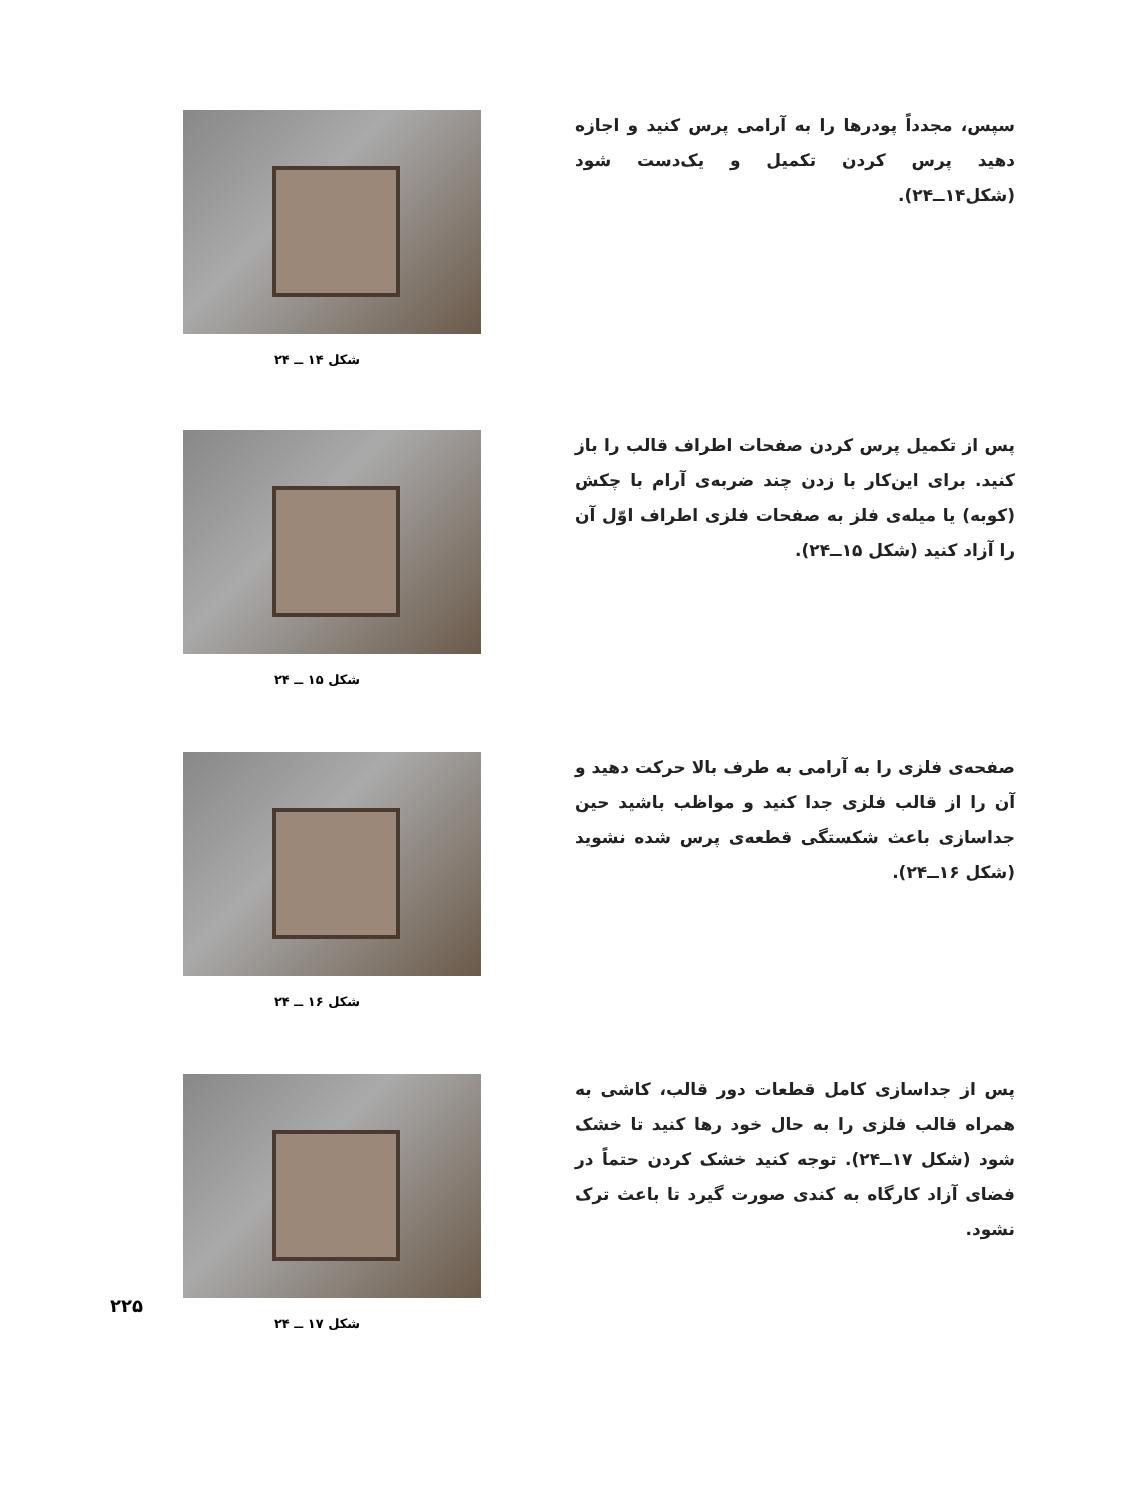سپس، مجدداً پودرها را به آرامی پرس کنید و اجازه دهید پرس کردن تکمیل و یک‌دست شود (شکل۱۴ــ۲۴).
شکل ۱۴ ــ ۲۴
پس از تکمیل پرس کردن صفحات اطراف قالب را باز کنید. برای این‌کار با زدن چند ضربه‌ی آرام با چکش (کوبه) یا میله‌ی فلز به صفحات فلزی اطراف اوّل آن را آزاد کنید (شکل ۱۵ــ۲۴).
شکل ۱۵ ــ ۲۴
صفحه‌ی فلزی را به آرامی به طرف بالا حرکت دهید و آن را از قالب فلزی جدا کنید و مواظب باشید حین جداسازی باعث شکستگی قطعه‌ی پرس شده نشوید (شکل ۱۶ــ۲۴).
شکل ۱۶ ــ ۲۴
پس از جداسازی کامل قطعات دور قالب، کاشی به همراه قالب فلزی را به حال خود رها کنید تا خشک شود (شکل ۱۷ــ۲۴). توجه کنید خشک کردن حتماً در فضای آزاد کارگاه به کندی صورت گیرد تا باعث ترک نشود.
شکل ۱۷ ــ ۲۴
۲۲۵